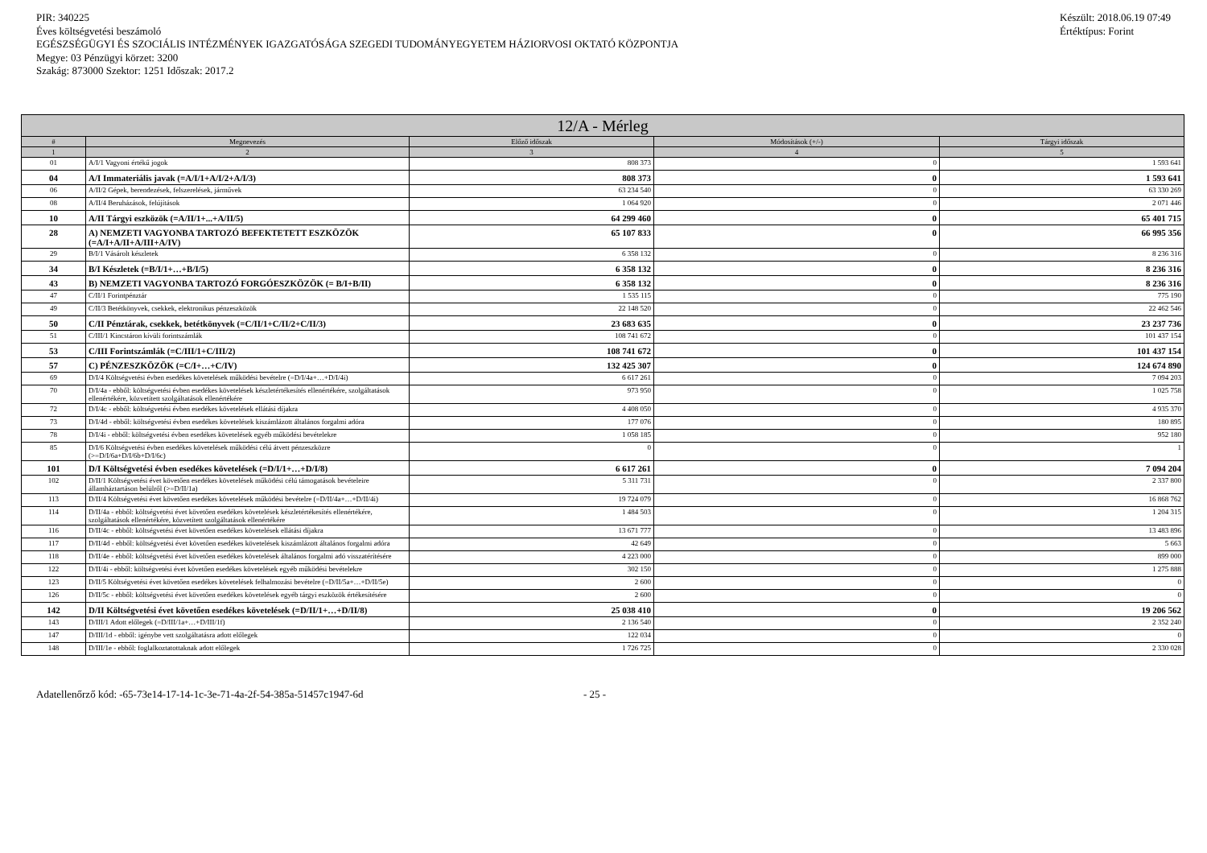PIR: 340225
Éves költségvetési beszámoló
EGÉSZSÉGÜGYI ÉS SZOCIÁLIS INTÉZMÉNYEK IGAZGATÓSÁGA SZEGEDI TUDOMÁNYEGYETEM HÁZIORVOSI OKTATÓ KÖZPONTJA
Megye: 03 Pénzügyi körzet: 3200
Szakág: 873000 Szektor: 1251 Időszak: 2017.2
Készült: 2018.06.19 07:49
Értéktípus: Forint
| 12/A - Mérleg | | | | |
| --- | --- | --- | --- | --- |
| # | Megnevezés | Előző időszak | Módosítások (+/-) | Tárgyi időszak |
| 1 | 2 | 3 | 4 | 5 |
| 01 | A/I/1 Vagyoni értékű jogok | 808 373 | 0 | 1 593 641 |
| 04 | A/I Immateriális javak (=A/I/1+A/I/2+A/I/3) | 808 373 | 0 | 1 593 641 |
| 06 | A/II/2 Gépek, berendezések, felszerelések, járművek | 63 234 540 | 0 | 63 330 269 |
| 08 | A/II/4 Beruházások, felújítások | 1 064 920 | 0 | 2 071 446 |
| 10 | A/II Tárgyi eszközök (=A/II/1+...+A/II/5) | 64 299 460 | 0 | 65 401 715 |
| 28 | A) NEMZETI VAGYONBA TARTOZÓ BEFEKTETETT ESZKÖZÖK (=A/I+A/II+A/III+A/IV) | 65 107 833 | 0 | 66 995 356 |
| 29 | B/I/1 Vásárolt készletek | 6 358 132 | 0 | 8 236 316 |
| 34 | B/I Készletek (=B/I/1+…+B/I/5) | 6 358 132 | 0 | 8 236 316 |
| 43 | B) NEMZETI VAGYONBA TARTOZÓ FORGÓESZKÖZÖK (= B/I+B/II) | 6 358 132 | 0 | 8 236 316 |
| 47 | C/II/1 Forintpénztár | 1 535 115 | 0 | 775 190 |
| 49 | C/II/3 Betétkönyvek, csekkek, elektronikus pénzeszközök | 22 148 520 | 0 | 22 462 546 |
| 50 | C/II Pénztárak, csekkek, betétkönyvek (=C/II/1+C/II/2+C/II/3) | 23 683 635 | 0 | 23 237 736 |
| 51 | C/III/1 Kincstáron kívüli forintszámlák | 108 741 672 | 0 | 101 437 154 |
| 53 | C/III Forintszámlák (=C/III/1+C/III/2) | 108 741 672 | 0 | 101 437 154 |
| 57 | C) PÉNZESZKÖZÖK (=C/I+…+C/IV) | 132 425 307 | 0 | 124 674 890 |
| 69 | D/I/4 Költségvetési évben esedékes követelések működési bevételre (=D/I/4a+…+D/I/4i) | 6 617 261 | 0 | 7 094 203 |
| 70 | D/I/4a - ebből: költségvetési évben esedékes követelések készletértékesítés ellenértékére, szolgáltatások ellenértékére, közvetített szolgáltatások ellenértékére | 973 950 | 0 | 1 025 758 |
| 72 | D/I/4c - ebből: költségvetési évben esedékes követelések ellátási díjakra | 4 408 050 | 0 | 4 935 370 |
| 73 | D/I/4d - ebből: költségvetési évben esedékes követelések kiszámlázott általános forgalmi adóra | 177 076 | 0 | 180 895 |
| 78 | D/I/4i - ebből: költségvetési évben esedékes követelések egyéb működési bevételekre | 1 058 185 | 0 | 952 180 |
| 85 | D/I/6 Költségvetési évben esedékes követelések működési célú átvett pénzeszközre (>=D/I/6a+D/I/6b+D/I/6c) | 0 | 0 | 1 |
| 101 | D/I Költségvetési évben esedékes követelések (=D/I/1+…+D/I/8) | 6 617 261 | 0 | 7 094 204 |
| 102 | D/II/1 Költségvetési évet követően esedékes követelések működési célú támogatások bevételeire államháztartáson belülről (>=D/II/1a) | 5 311 731 | 0 | 2 337 800 |
| 113 | D/II/4 Költségvetési évet követően esedékes követelések működési bevételre (=D/II/4a+…+D/II/4i) | 19 724 079 | 0 | 16 868 762 |
| 114 | D/II/4a - ebből: költségvetési évet követően esedékes követelések készletértékesítés ellenértékére, szolgáltatások ellenértékére, közvetített szolgáltatások ellenértékére | 1 484 503 | 0 | 1 204 315 |
| 116 | D/II/4c - ebből: költségvetési évet követően esedékes követelések ellátási díjakra | 13 671 777 | 0 | 13 483 896 |
| 117 | D/II/4d - ebből: költségvetési évet követően esedékes követelések kiszámlázott általános forgalmi adóra | 42 649 | 0 | 5 663 |
| 118 | D/II/4e - ebből: költségvetési évet követően esedékes követelések általános forgalmi adó visszatérítésére | 4 223 000 | 0 | 899 000 |
| 122 | D/II/4i - ebből: költségvetési évet követően esedékes követelések egyéb működési bevételekre | 302 150 | 0 | 1 275 888 |
| 123 | D/II/5 Költségvetési évet követően esedékes követelések felhalmozási bevételre (=D/II/5a+…+D/II/5e) | 2 600 | 0 | 0 |
| 126 | D/II/5c - ebből: költségvetési évet követően esedékes követelések egyéb tárgyi eszközök értékesítésére | 2 600 | 0 | 0 |
| 142 | D/II Költségvetési évet követően esedékes követelések (=D/II/1+…+D/II/8) | 25 038 410 | 0 | 19 206 562 |
| 143 | D/III/1 Adott előlegek (=D/III/1a+…+D/III/1f) | 2 136 540 | 0 | 2 352 240 |
| 147 | D/III/1d - ebből: igénybe vett szolgáltatásra adott előlegek | 122 034 | 0 | 0 |
| 148 | D/III/1e - ebből: foglalkoztatottaknak adott előlegek | 1 726 725 | 0 | 2 330 028 |
Adatellenőrző kód: -65-73e14-17-14-1c-3e-71-4a-2f-54-385a-51457c1947-6d - 25 -